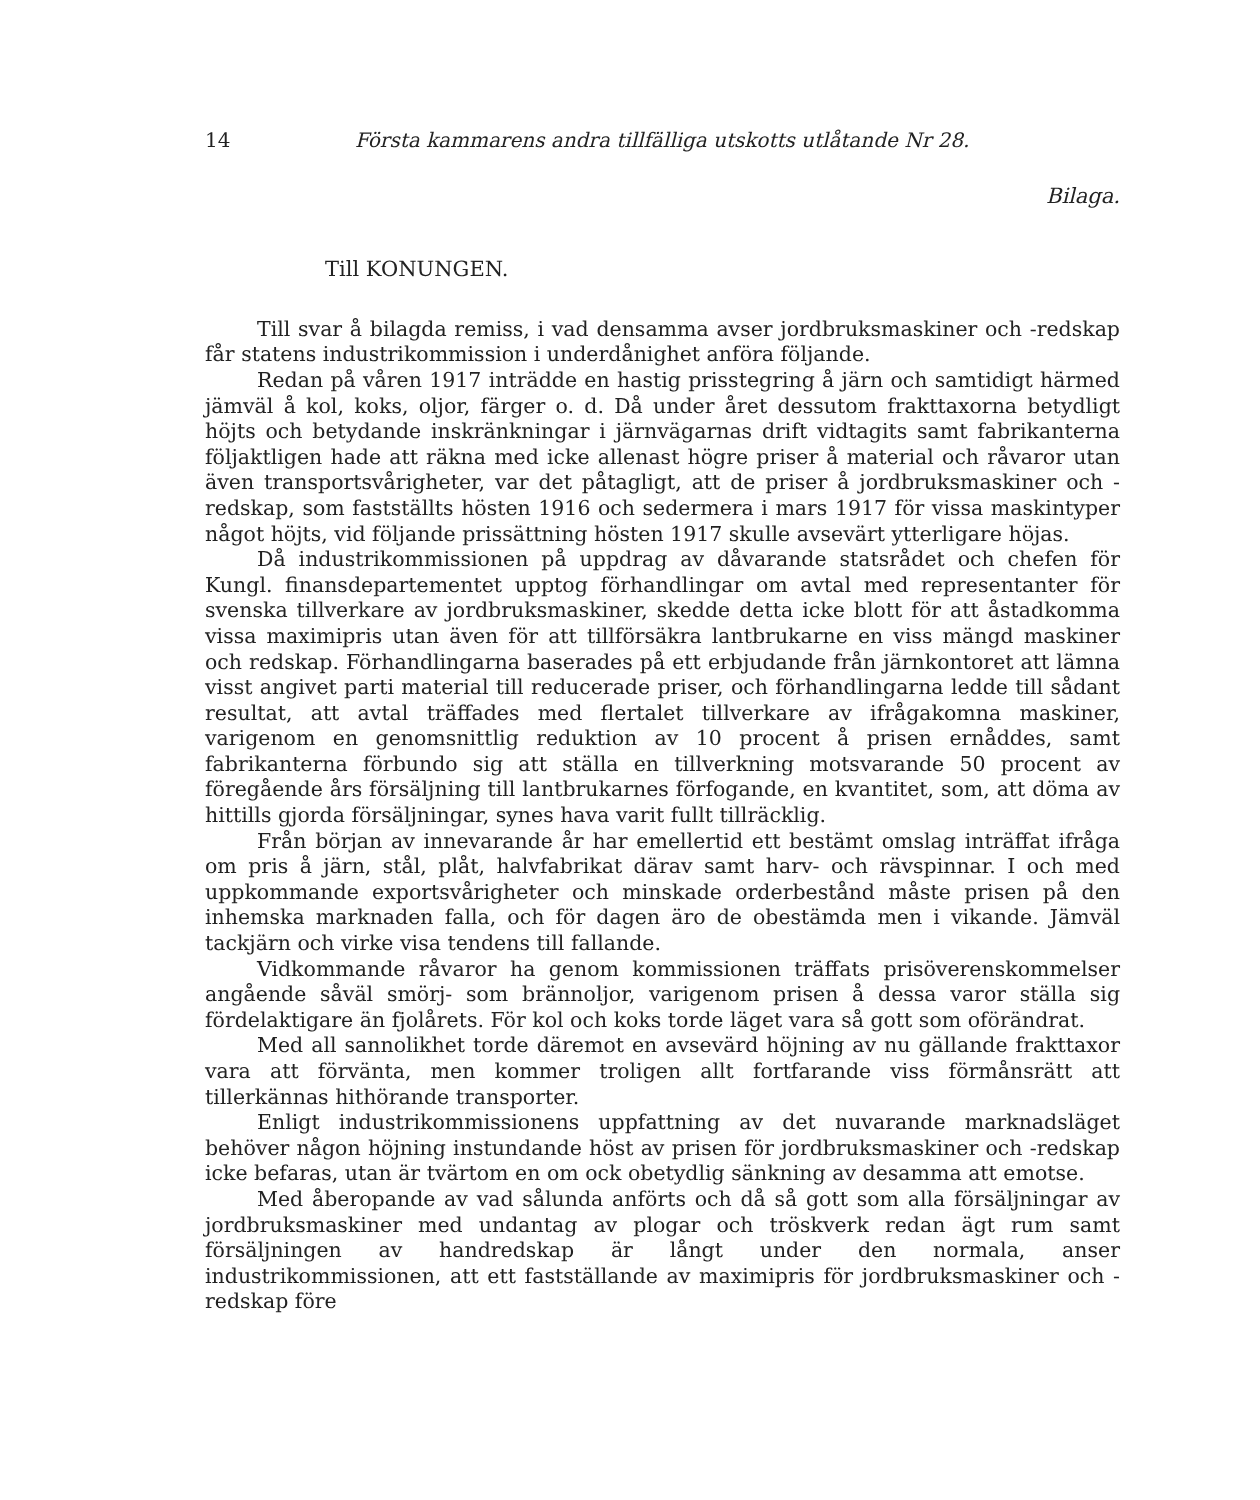14 Första kammarens andra tillfälliga utskotts utlåtande Nr 28.
Bilaga.
Till KONUNGEN.
Till svar å bilagda remiss, i vad densamma avser jordbruksmaskiner och -redskap får statens industrikommission i underdånighet anföra följande.
Redan på våren 1917 inträdde en hastig prisstegring å järn och samtidigt härmed jämväl å kol, koks, oljor, färger o. d. Då under året dessutom frakttaxorna betydligt höjts och betydande inskränkningar i järnvägarnas drift vidtagits samt fabrikanterna följaktligen hade att räkna med icke allenast högre priser å material och råvaror utan även transportsvårigheter, var det påtagligt, att de priser å jordbruksmaskiner och -redskap, som fastställts hösten 1916 och sedermera i mars 1917 för vissa maskintyper något höjts, vid följande prissättning hösten 1917 skulle avsevärt ytterligare höjas.
Då industrikommissionen på uppdrag av dåvarande statsrådet och chefen för Kungl. finansdepartementet upptog förhandlingar om avtal med representanter för svenska tillverkare av jordbruksmaskiner, skedde detta icke blott för att åstadkomma vissa maximipris utan även för att tillförsäkra lantbrukarne en viss mängd maskiner och redskap. Förhandlingarna baserades på ett erbjudande från järnkontoret att lämna visst angivet parti material till reducerade priser, och förhandlingarna ledde till sådant resultat, att avtal träffades med flertalet tillverkare av ifrågakomna maskiner, varigenom en genomsnittlig reduktion av 10 procent å prisen ernåddes, samt fabrikanterna förbundo sig att ställa en tillverkning motsvarande 50 procent av föregående års försäljning till lantbrukarnes förfogande, en kvantitet, som, att döma av hittills gjorda försäljningar, synes hava varit fullt tillräcklig.
Från början av innevarande år har emellertid ett bestämt omslag inträffat ifråga om pris å järn, stål, plåt, halvfabrikat därav samt harv- och rävspinnar. I och med uppkommande exportsvårigheter och minskade orderbestånd måste prisen på den inhemska marknaden falla, och för dagen äro de obestämda men i vikande. Jämväl tackjärn och virke visa tendens till fallande.
Vidkommande råvaror ha genom kommissionen träffats prisöverenskommelser angående såväl smörj- som brännoljor, varigenom prisen å dessa varor ställa sig fördelaktigare än fjolårets. För kol och koks torde läget vara så gott som oförändrat.
Med all sannolikhet torde däremot en avsevärd höjning av nu gällande frakttaxor vara att förvänta, men kommer troligen allt fortfarande viss förmånsrätt att tillerkännas hithörande transporter.
Enligt industrikommissionens uppfattning av det nuvarande marknadsläget behöver någon höjning instundande höst av prisen för jordbruksmaskiner och -redskap icke befaras, utan är tvärtom en om ock obetydlig sänkning av desamma att emotse.
Med åberopande av vad sålunda anförts och då så gott som alla försäljningar av jordbruksmaskiner med undantag av plogar och tröskverk redan ägt rum samt försäljningen av handredskap är långt under den normala, anser industrikommissionen, att ett fastställande av maximipris för jordbruksmaskiner och -redskap före